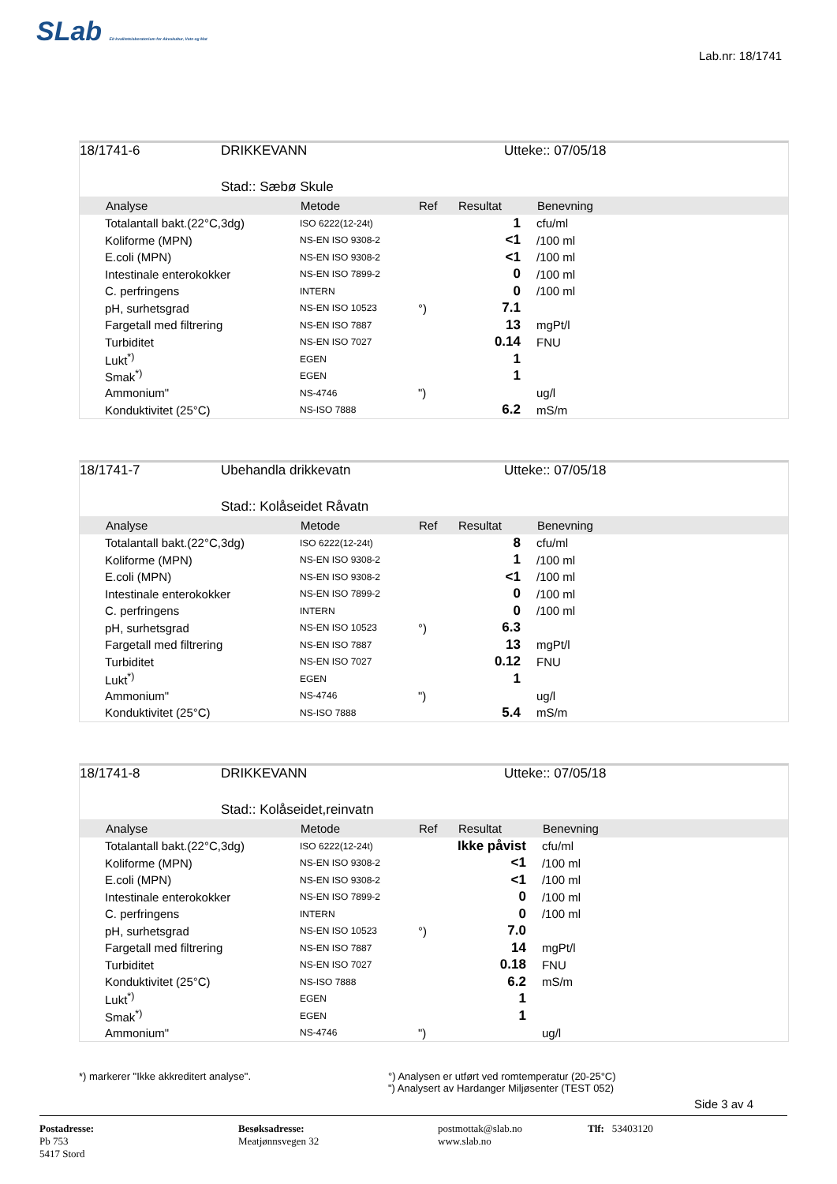SLab Eit kvalitetslaboratorium for Akvakultur, Vatn og Mat
Lab.nr: 18/1741
18/1741-6 DRIKKEVANN Utteke:: 07/05/18
Stad:: Sæbø Skule
| | Analyse | Metode | Ref | Resultat | Benevning |
| --- | --- | --- | --- | --- | --- |
| | Totalantall bakt.(22°C,3dg) | ISO 6222(12-24t) | | 1 | cfu/ml |
| | Koliforme (MPN) | NS-EN ISO 9308-2 | | <1 | /100 ml |
| | E.coli (MPN) | NS-EN ISO 9308-2 | | <1 | /100 ml |
| | Intestinale enterokokker | NS-EN ISO 7899-2 | | 0 | /100 ml |
| | C. perfringens | INTERN | | 0 | /100 ml |
| | pH, surhetsgrad | NS-EN ISO 10523 | °) | 7.1 | |
| | Fargetall med filtrering | NS-EN ISO 7887 | | 13 | mgPt/l |
| | Turbiditet | NS-EN ISO 7027 | | 0.14 | FNU |
| | Lukt<sup>*)</sup> | EGEN | | 1 | |
| | Smak<sup>*)</sup> | EGEN | | 1 | |
| | Ammonium" | NS-4746 | ") | | ug/l |
| | Konduktivitet (25°C) | NS-ISO 7888 | | 6.2 | mS/m |
18/1741-7 Ubehandla drikkevatn Utteke:: 07/05/18
Stad:: Kolåseidet Råvatn
| | Analyse | Metode | Ref | Resultat | Benevning |
| --- | --- | --- | --- | --- | --- |
| | Totalantall bakt.(22°C,3dg) | ISO 6222(12-24t) | | 8 | cfu/ml |
| | Koliforme (MPN) | NS-EN ISO 9308-2 | | 1 | /100 ml |
| | E.coli (MPN) | NS-EN ISO 9308-2 | | <1 | /100 ml |
| | Intestinale enterokokker | NS-EN ISO 7899-2 | | 0 | /100 ml |
| | C. perfringens | INTERN | | 0 | /100 ml |
| | pH, surhetsgrad | NS-EN ISO 10523 | °) | 6.3 | |
| | Fargetall med filtrering | NS-EN ISO 7887 | | 13 | mgPt/l |
| | Turbiditet | NS-EN ISO 7027 | | 0.12 | FNU |
| | Lukt<sup>*)</sup> | EGEN | | 1 | |
| | Ammonium" | NS-4746 | ") | | ug/l |
| | Konduktivitet (25°C) | NS-ISO 7888 | | 5.4 | mS/m |
18/1741-8 DRIKKEVANN Utteke:: 07/05/18
Stad:: Kolåseidet,reinvatn
| | Analyse | Metode | Ref | Resultat | Benevning |
| --- | --- | --- | --- | --- | --- |
| | Totalantall bakt.(22°C,3dg) | ISO 6222(12-24t) | | Ikke påvist | cfu/ml |
| | Koliforme (MPN) | NS-EN ISO 9308-2 | | <1 | /100 ml |
| | E.coli (MPN) | NS-EN ISO 9308-2 | | <1 | /100 ml |
| | Intestinale enterokokker | NS-EN ISO 7899-2 | | 0 | /100 ml |
| | C. perfringens | INTERN | | 0 | /100 ml |
| | pH, surhetsgrad | NS-EN ISO 10523 | °) | 7.0 | |
| | Fargetall med filtrering | NS-EN ISO 7887 | | 14 | mgPt/l |
| | Turbiditet | NS-EN ISO 7027 | | 0.18 | FNU |
| | Konduktivitet (25°C) | NS-ISO 7888 | | 6.2 | mS/m |
| | Lukt<sup>*)</sup> | EGEN | | 1 | |
| | Smak<sup>*)</sup> | EGEN | | 1 | |
| | Ammonium" | NS-4746 | ") | | ug/l |
*) markerer "Ikke akkreditert analyse".
°) Analysen er utført ved romtemperatur (20-25°C)
") Analysert av Hardanger Miljøsenter (TEST 052)
Side 3 av 4
Postadresse:
Pb 753
5417 Stord
Besøksadresse:
Meatjønnsvegen 32
postmottak@slab.no
www.slab.no
Tlf: 53403120